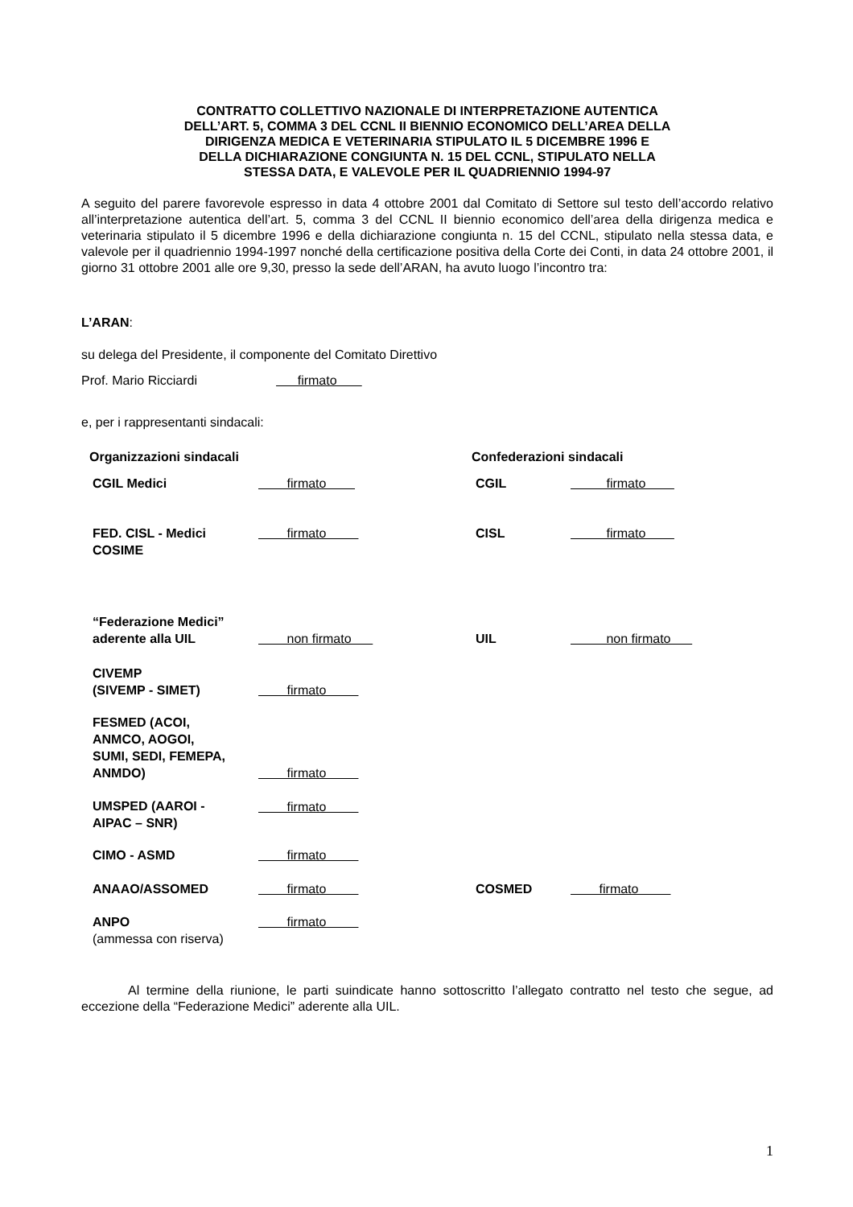CONTRATTO COLLETTIVO NAZIONALE DI INTERPRETAZIONE AUTENTICA
DELL’ART. 5, COMMA 3 DEL CCNL II BIENNIO ECONOMICO DELL’AREA DELLA
DIRIGENZA MEDICA E VETERINARIA STIPULATO IL 5 DICEMBRE 1996 E
DELLA DICHIARAZIONE CONGIUNTA N. 15 DEL CCNL, STIPULATO NELLA
STESSA DATA, E VALEVOLE PER IL QUADRIENNIO 1994-97
A seguito del parere favorevole espresso in data 4 ottobre 2001 dal Comitato di Settore sul testo dell’accordo relativo all’interpretazione autentica dell’art. 5, comma 3 del CCNL II biennio economico dell’area della dirigenza medica e veterinaria stipulato il 5 dicembre 1996 e della dichiarazione congiunta n. 15 del CCNL, stipulato nella stessa data, e valevole per il quadriennio 1994-1997 nonché della certificazione positiva della Corte dei Conti, in data 24 ottobre 2001, il giorno 31 ottobre 2001 alle ore 9,30, presso la sede dell’ARAN, ha avuto luogo l’incontro tra:
L’ARAN:
su delega del Presidente, il componente del Comitato Direttivo
Prof. Mario Ricciardi firmato
e, per i rappresentanti sindacali:
| Organizzazioni sindacali | Confederazioni sindacali |
| CGIL Medici | firmato | CGIL | firmato |
| FED. CISL - Medici COSIME | firmato | CISL | firmato |
| “Federazione Medici” aderente alla UIL | non firmato | UIL | non firmato |
| CIVEMP (SIVEMP - SIMET) | firmato | | |
| FESMED (ACOI, ANMCO, AOGOI, SUMI, SEDI, FEMEPA, ANMDO) | firmato | | |
| UMSPED (AAROI - AIPAC – SNR) | firmato | | |
| CIMO - ASMD | firmato | | |
| ANAAO/ASSOMED | firmato | COSMED | firmato |
| ANPO (ammessa con riserva) | firmato | | |
Al termine della riunione, le parti suindicate hanno sottoscritto l’allegato contratto nel testo che segue, ad eccezione della “Federazione Medici” aderente alla UIL.
1